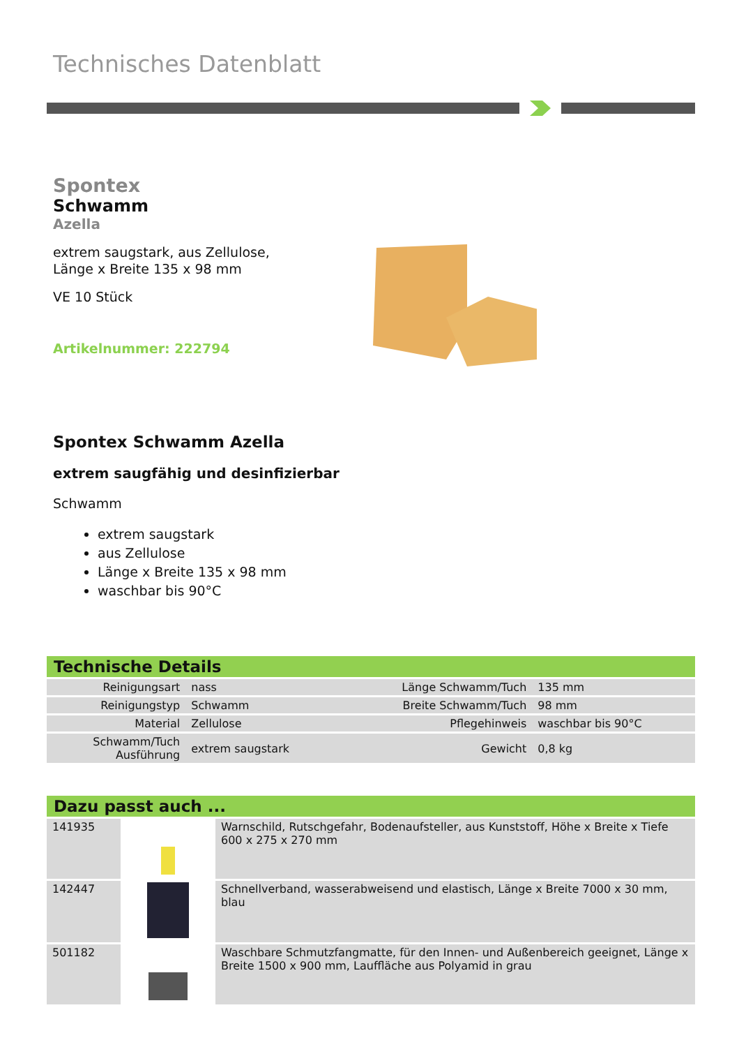Technisches Datenblatt
Spontex
Schwamm
Azella
extrem saugstark, aus Zellulose,
Länge x Breite 135 x 98 mm
VE 10 Stück
Artikelnummer: 222794
Spontex Schwamm Azella
extrem saugfähig und desinfizierbar
Schwamm
extrem saugstark
aus Zellulose
Länge x Breite 135 x 98 mm
waschbar bis 90°C
Technische Details
| Reinigungsart | nass | Länge Schwamm/Tuch | 135 mm |
| Reinigungstyp | Schwamm | Breite Schwamm/Tuch | 98 mm |
| Material | Zellulose | Pflegehinweis | waschbar bis 90°C |
| Schwamm/Tuch Ausführung | extrem saugstark | Gewicht | 0,8 kg |
Dazu passt auch ...
| 141935 | | Warnschild, Rutschgefahr, Bodenaufsteller, aus Kunststoff, Höhe x Breite x Tiefe 600 x 275 x 270 mm |
| 142447 | | Schnellverband, wasserabweisend und elastisch, Länge x Breite 7000 x 30 mm, blau |
| 501182 | | Waschbare Schmutzfangmatte, für den Innen- und Außenbereich geeignet, Länge x Breite 1500 x 900 mm, Lauffläche aus Polyamid in grau |